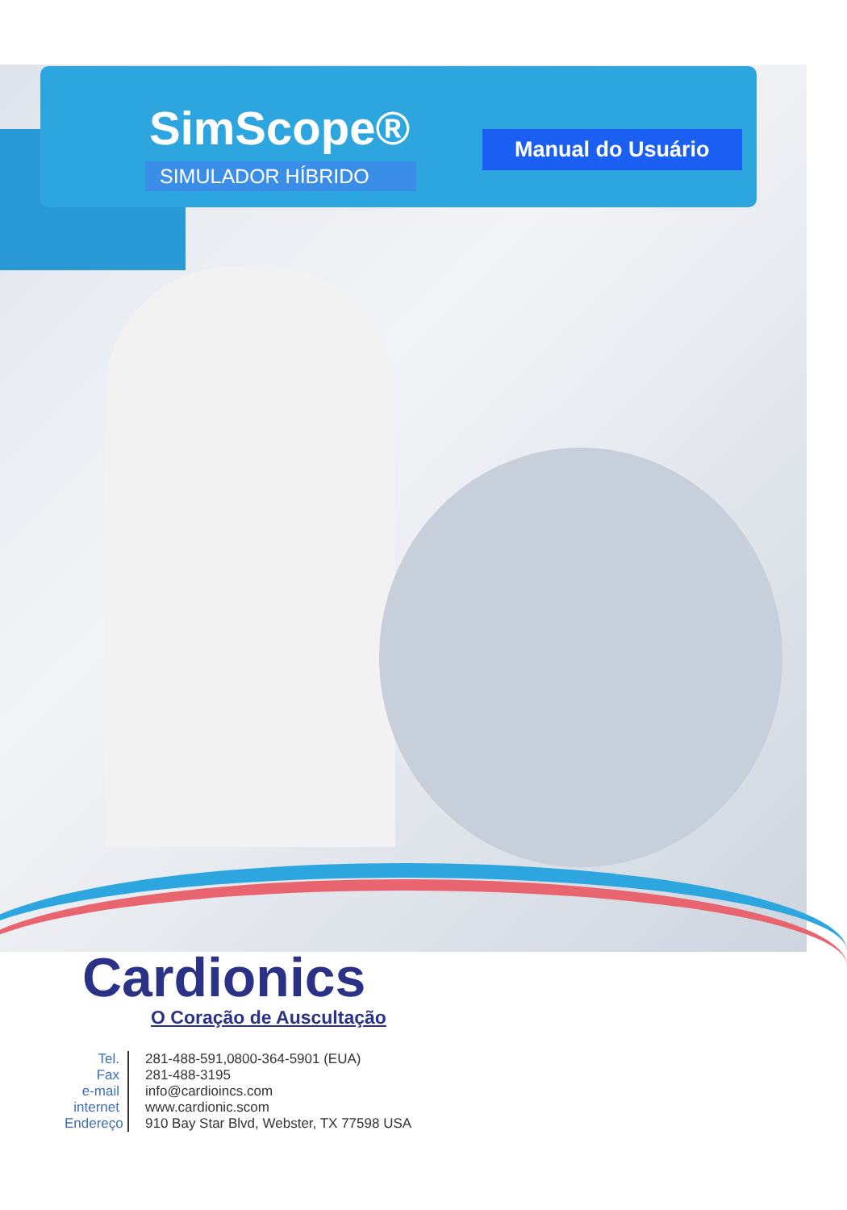SimScope®
SIMULADOR HÍBRIDO
Manual do Usuário
Cardionics
O Coração de Auscultação
Tel.
281-488-591,0800-364-5901 (EUA)
Fax
281-488-3195
e-mail
info@cardioincs.com
internet
www.cardionic.scom
Endereço
910 Bay Star Blvd, Webster, TX 77598 USA